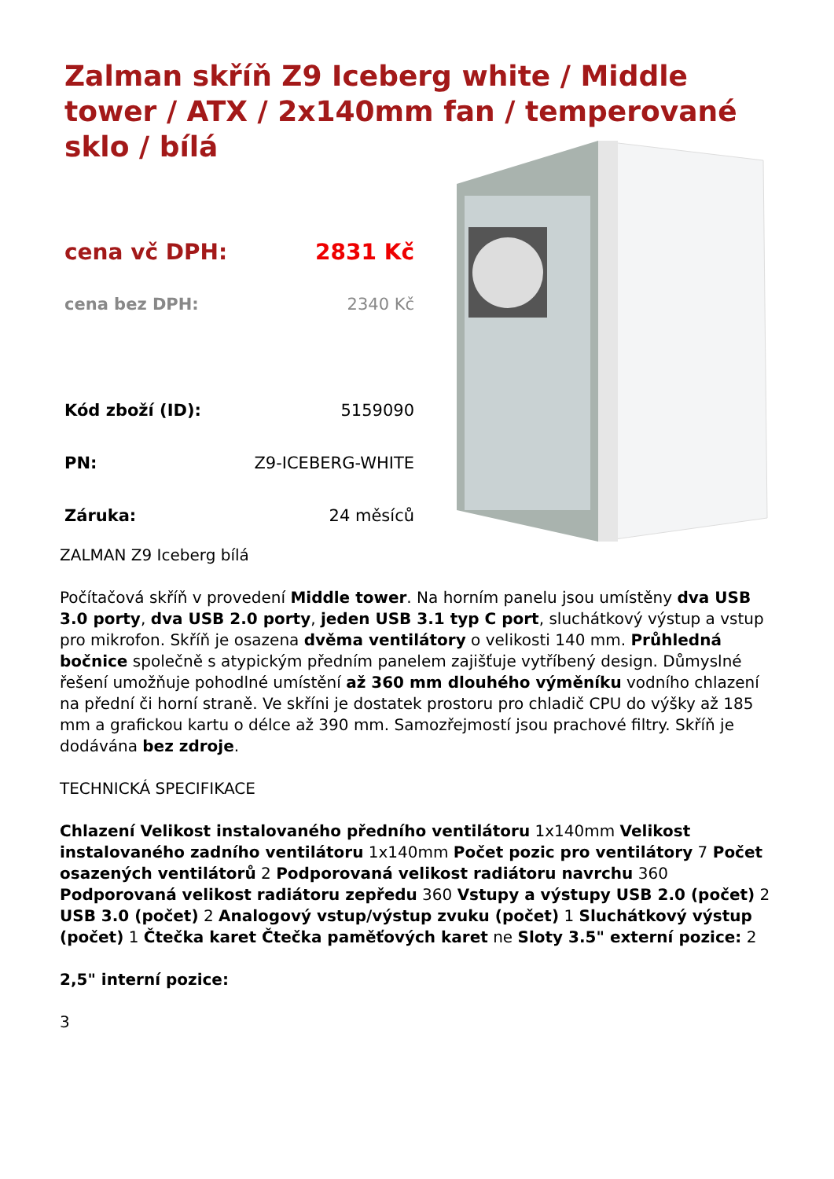Zalman skříň Z9 Iceberg white / Middle tower / ATX / 2x140mm fan / temperované sklo / bílá
| cena vč DPH: | 2831 Kč |
| cena bez DPH: | 2340 Kč |
| Kód zboží (ID): | 5159090 |
| PN: | Z9-ICEBERG-WHITE |
| Záruka: | 24 měsíců |
ZALMAN Z9 Iceberg bílá
Počítačová skříň v provedení Middle tower. Na horním panelu jsou umístěny dva USB 3.0 porty, dva USB 2.0 porty, jeden USB 3.1 typ C port, sluchátkový výstup a vstup pro mikrofon. Skříň je osazena dvěma ventilátory o velikosti 140 mm. Průhledná bočnice společně s atypickým předním panelem zajišťuje vytříbený design. Důmyslné řešení umožňuje pohodlné umístění až 360 mm dlouhého výměníku vodního chlazení na přední či horní straně. Ve skříni je dostatek prostoru pro chladič CPU do výšky až 185 mm a grafickou kartu o délce až 390 mm. Samozřejmostí jsou prachové filtry. Skříň je dodávána bez zdroje.
TECHNICKÁ SPECIFIKACE
Chlazení Velikost instalovaného předního ventilátoru 1x140mm Velikost instalovaného zadního ventilátoru 1x140mm Počet pozic pro ventilátory 7 Počet osazených ventilátorů 2 Podporovaná velikost radiátoru navrchu 360 Podporovaná velikost radiátoru zepředu 360 Vstupy a výstupy USB 2.0 (počet) 2 USB 3.0 (počet) 2 Analogový vstup/výstup zvuku (počet) 1 Sluchátkový výstup (počet) 1 Čtečka karet Čtečka paměťových karet ne Sloty 3.5" externí pozice: 2
2,5" interní pozice:
3